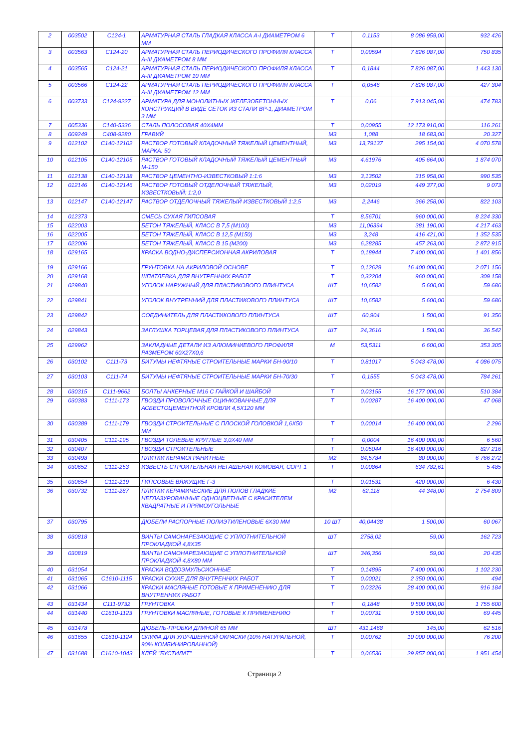| 2 | 003502 | С124-1 | АРМАТУРНАЯ СТАЛЬ ГЛАДКАЯ КЛАССА А-I ДИАМЕТРОМ 6 ММ | Т | 0,1153 | 8 086 959,00 | 932 426 |
| 3 | 003563 | С124-20 | АРМАТУРНАЯ СТАЛЬ ПЕРИОДИЧЕСКОГО ПРОФИЛЯ КЛАССА А-III ДИАМЕТРОМ 8 ММ | Т | 0,09594 | 7 826 087,00 | 750 835 |
| 4 | 003565 | С124-21 | АРМАТУРНАЯ СТАЛЬ ПЕРИОДИЧЕСКОГО ПРОФИЛЯ КЛАССА А-III ДИАМЕТРОМ 10 ММ | Т | 0,1844 | 7 826 087,00 | 1 443 130 |
| 5 | 003566 | С124-22 | АРМАТУРНАЯ СТАЛЬ ПЕРИОДИЧЕСКОГО ПРОФИЛЯ КЛАССА А-III ДИАМЕТРОМ 12 ММ | Т | 0,0546 | 7 826 087,00 | 427 304 |
| 6 | 003733 | С124-9227 | АРМАТУРА ДЛЯ МОНОЛИТНЫХ ЖЕЛЕЗОБЕТОННЫХ КОНСТРУКЦИЙ В ВИДЕ СЕТОК ИЗ СТАЛИ ВР-1, ДИАМЕТРОМ 3 ММ | Т | 0,06 | 7 913 045,00 | 474 783 |
| 7 | 005336 | С140-5336 | СТАЛЬ ПОЛОСОВАЯ 40Х4ММ | Т | 0,00955 | 12 173 910,00 | 116 261 |
| 8 | 009249 | С408-9280 | ГРАВИЙ | М3 | 1,088 | 18 683,00 | 20 327 |
| 9 | 012102 | С140-12102 | РАСТВОР ГОТОВЫЙ КЛАДОЧНЫЙ ТЯЖЕЛЫЙ ЦЕМЕНТНЫЙ, МАРКА: 50 | М3 | 13,79137 | 295 154,00 | 4 070 578 |
| 10 | 012105 | С140-12105 | РАСТВОР ГОТОВЫЙ КЛАДОЧНЫЙ ТЯЖЕЛЫЙ ЦЕМЕНТНЫЙ М-150 | М3 | 4,61976 | 405 664,00 | 1 874 070 |
| 11 | 012138 | С140-12138 | РАСТВОР ЦЕМЕНТНО-ИЗВЕСТКОВЫЙ 1:1:6 | М3 | 3,13502 | 315 958,00 | 990 535 |
| 12 | 012146 | С140-12146 | РАСТВОР ГОТОВЫЙ ОТДЕЛОЧНЫЙ ТЯЖЕЛЫЙ, ИЗВЕСТКОВЫЙ: 1:2,0 | М3 | 0,02019 | 449 377,00 | 9 073 |
| 13 | 012147 | С140-12147 | РАСТВОР ОТДЕЛОЧНЫЙ ТЯЖЕЛЫЙ ИЗВЕСТКОВЫЙ 1:2,5 | М3 | 2,2446 | 366 258,00 | 822 103 |
| 14 | 012373 | | СМЕСЬ СУХАЯ ГИПСОВАЯ | Т | 8,56701 | 960 000,00 | 8 224 330 |
| 15 | 022003 | | БЕТОН ТЯЖЕЛЫЙ, КЛАСС В 7,5 (М100) | М3 | 11,06394 | 381 190,00 | 4 217 463 |
| 16 | 022005 | | БЕТОН ТЯЖЕЛЫЙ, КЛАСС В 12,5 (М150) | М3 | 3,248 | 416 421,00 | 1 352 535 |
| 17 | 022006 | | БЕТОН ТЯЖЕЛЫЙ, КЛАСС В 15 (М200) | М3 | 6,28285 | 457 263,00 | 2 872 915 |
| 18 | 029165 | | КРАСКА ВОДНО-ДИСПЕРСИОННАЯ АКРИЛОВАЯ | Т | 0,18944 | 7 400 000,00 | 1 401 856 |
| 19 | 029166 | | ГРУНТОВКА НА АКРИЛОВОЙ ОСНОВЕ | Т | 0,12629 | 16 400 000,00 | 2 071 156 |
| 20 | 029168 | | ШПАТЛЕВКА ДЛЯ ВНУТРЕННИХ РАБОТ | Т | 0,32204 | 960 000,00 | 309 158 |
| 21 | 029840 | | УГОЛОК НАРУЖНЫЙ ДЛЯ ПЛАСТИКОВОГО ПЛИНТУСА | ШТ | 10,6582 | 5 600,00 | 59 686 |
| 22 | 029841 | | УГОЛОК ВНУТРЕННИЙ ДЛЯ ПЛАСТИКОВОГО ПЛИНТУСА | ШТ | 10,6582 | 5 600,00 | 59 686 |
| 23 | 029842 | | СОЕДИНИТЕЛЬ ДЛЯ ПЛАСТИКОВОГО ПЛИНТУСА | ШТ | 60,904 | 1 500,00 | 91 356 |
| 24 | 029843 | | ЗАГЛУШКА ТОРЦЕВАЯ ДЛЯ ПЛАСТИКОВОГО ПЛИНТУСА | ШТ | 24,3616 | 1 500,00 | 36 542 |
| 25 | 029962 | | ЗАКЛАДНЫЕ ДЕТАЛИ ИЗ АЛЮМИНИЕВОГО ПРОФИЛЯ РАЗМЕРОМ 60Х27Х0,6 | М | 53,5311 | 6 600,00 | 353 305 |
| 26 | 030102 | С111-73 | БИТУМЫ НЕФТЯНЫЕ СТРОИТЕЛЬНЫЕ МАРКИ БН-90/10 | Т | 0,81017 | 5 043 478,00 | 4 086 075 |
| 27 | 030103 | С111-74 | БИТУМЫ НЕФТЯНЫЕ СТРОИТЕЛЬНЫЕ МАРКИ БН-70/30 | Т | 0,1555 | 5 043 478,00 | 784 261 |
| 28 | 030315 | С111-9662 | БОЛТЫ АНКЕРНЫЕ М16 С ГАЙКОЙ И ШАЙБОЙ | Т | 0,03155 | 16 177 000,00 | 510 384 |
| 29 | 030383 | С111-173 | ГВОЗДИ ПРОВОЛОЧНЫЕ ОЦИНКОВАННЫЕ ДЛЯ АСБЕСТОЦЕМЕНТНОЙ КРОВЛИ 4,5Х120 ММ | Т | 0,00287 | 16 400 000,00 | 47 068 |
| 30 | 030389 | С111-179 | ГВОЗДИ СТРОИТЕЛЬНЫЕ С ПЛОСКОЙ ГОЛОВКОЙ 1,6Х50 ММ | Т | 0,00014 | 16 400 000,00 | 2 296 |
| 31 | 030405 | С111-195 | ГВОЗДИ ТОЛЕВЫЕ КРУГЛЫЕ 3,0Х40 ММ | Т | 0,0004 | 16 400 000,00 | 6 560 |
| 32 | 030407 | | ГВОЗДИ СТРОИТЕЛЬНЫЕ | Т | 0,05044 | 16 400 000,00 | 827 216 |
| 33 | 030498 | | ПЛИТКИ КЕРАМОГРАНИТНЫЕ | М2 | 84,5784 | 80 000,00 | 6 766 272 |
| 34 | 030652 | С111-253 | ИЗВЕСТЬ СТРОИТЕЛЬНАЯ НЕГАШЕНАЯ КОМОВАЯ, СОРТ 1 | Т | 0,00864 | 634 782,61 | 5 485 |
| 35 | 030654 | С111-219 | ГИПСОВЫЕ ВЯЖУЩИЕ Г-3 | Т | 0,01531 | 420 000,00 | 6 430 |
| 36 | 030732 | С111-287 | ПЛИТКИ КЕРАМИЧЕСКИЕ ДЛЯ ПОЛОВ ГЛАДКИЕ НЕГЛАЗУРОВАННЫЕ ОДНОЦВЕТНЫЕ С КРАСИТЕЛЕМ КВАДРАТНЫЕ И ПРЯМОУГОЛЬНЫЕ | М2 | 62,118 | 44 348,00 | 2 754 809 |
| 37 | 030795 | | ДЮБЕЛИ РАСПОРНЫЕ ПОЛИЭТИЛЕНОВЫЕ 6Х30 ММ | 10 ШТ | 40,04438 | 1 500,00 | 60 067 |
| 38 | 030818 | | ВИНТЫ САМОНАРЕЗАЮЩИЕ С УПЛОТНИТЕЛЬНОЙ ПРОКЛАДКОЙ 4,8Х35 | ШТ | 2758,02 | 59,00 | 162 723 |
| 39 | 030819 | | ВИНТЫ САМОНАРЕЗАЮЩИЕ С УПЛОТНИТЕЛЬНОЙ ПРОКЛАДКОЙ 4,8Х80 ММ | ШТ | 346,356 | 59,00 | 20 435 |
| 40 | 031054 | | КРАСКИ ВОДОЭМУЛЬСИОННЫЕ | Т | 0,14895 | 7 400 000,00 | 1 102 230 |
| 41 | 031065 | С1610-1115 | КРАСКИ СУХИЕ ДЛЯ ВНУТРЕННИХ РАБОТ | Т | 0,00021 | 2 350 000,00 | 494 |
| 42 | 031066 | | КРАСКИ МАСЛЯНЫЕ ГОТОВЫЕ К ПРИМЕНЕНИЮ ДЛЯ ВНУТРЕННИХ РАБОТ | Т | 0,03226 | 28 400 000,00 | 916 184 |
| 43 | 031434 | С111-9732 | ГРУНТОВКА | Т | 0,1848 | 9 500 000,00 | 1 755 600 |
| 44 | 031440 | С1610-1123 | ГРУНТОВКИ МАСЛЯНЫЕ, ГОТОВЫЕ К ПРИМЕНЕНИЮ | Т | 0,00731 | 9 500 000,00 | 69 445 |
| 45 | 031478 | | ДЮБЕЛЬ-ПРОБКИ ДЛИНОЙ 65 ММ | ШТ | 431,1468 | 145,00 | 62 516 |
| 46 | 031655 | С1610-1124 | ОЛИФА ДЛЯ УЛУЧШЕННОЙ ОКРАСКИ (10% НАТУРАЛЬНОЙ, 90% КОМБИНИРОВАННОЙ) | Т | 0,00762 | 10 000 000,00 | 76 200 |
| 47 | 031688 | С1610-1043 | КЛЕЙ "БУСТИЛАТ" | Т | 0,06536 | 29 857 000,00 | 1 951 454 |
Страница 2